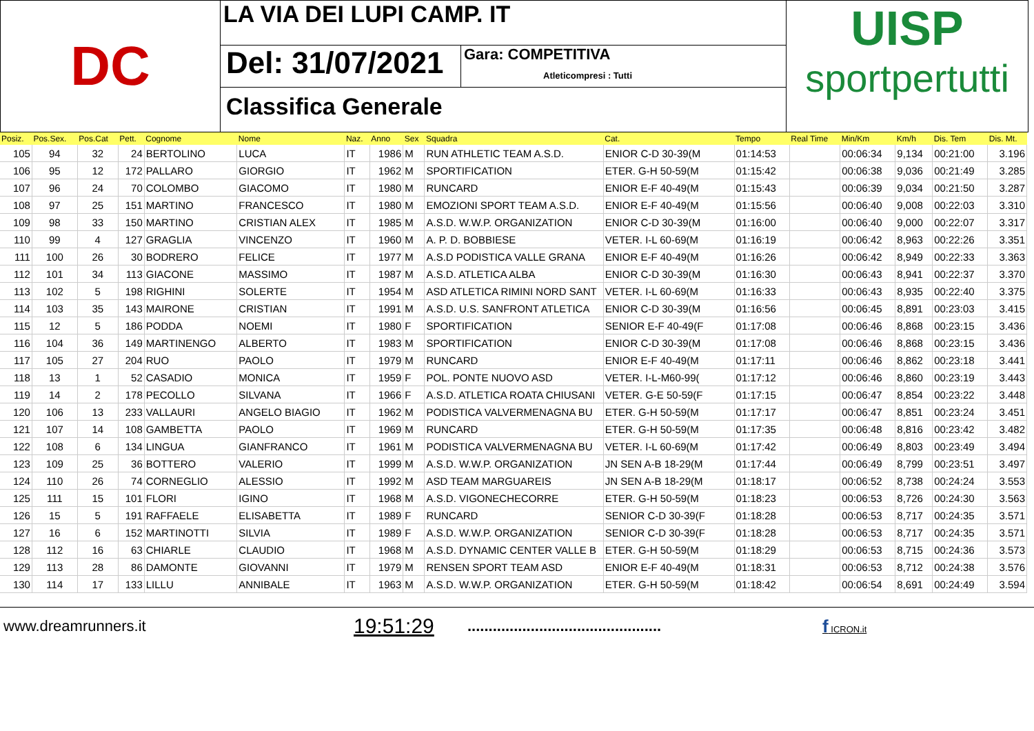DC
LA VIA DEI LUPI CAMP. IT
Del: 31/07/2021
Gara: COMPETITIVA
Atleticompresi : Tutti
Classifica Generale
UISP
sportpertutti
| Posiz. | Pos.Sex. | Pos.Cat | Pett. | Cognome | Nome | Naz. | Anno | Sex | Squadra | Cat. | Tempo | Real Time | Min/Km | Km/h | Dis. Tem | Dis. Mt. |
| --- | --- | --- | --- | --- | --- | --- | --- | --- | --- | --- | --- | --- | --- | --- | --- | --- |
| 105 | 94 | 32 | 24 | BERTOLINO | LUCA | IT | 1986 | M | RUN ATHLETIC TEAM A.S.D. | ENIOR C-D 30-39(M | 01:14:53 | | 00:06:34 | 9,134 | 00:21:00 | 3.196 |
| 106 | 95 | 12 | 172 | PALLARO | GIORGIO | IT | 1962 | M | SPORTIFICATION | ETER. G-H 50-59(M | 01:15:42 | | 00:06:38 | 9,036 | 00:21:49 | 3.285 |
| 107 | 96 | 24 | 70 | COLOMBO | GIACOMO | IT | 1980 | M | RUNCARD | ENIOR E-F 40-49(M | 01:15:43 | | 00:06:39 | 9,034 | 00:21:50 | 3.287 |
| 108 | 97 | 25 | 151 | MARTINO | FRANCESCO | IT | 1980 | M | EMOZIONI SPORT TEAM A.S.D. | ENIOR E-F 40-49(M | 01:15:56 | | 00:06:40 | 9,008 | 00:22:03 | 3.310 |
| 109 | 98 | 33 | 150 | MARTINO | CRISTIAN ALEX | IT | 1985 | M | A.S.D. W.W.P. ORGANIZATION | ENIOR C-D 30-39(M | 01:16:00 | | 00:06:40 | 9,000 | 00:22:07 | 3.317 |
| 110 | 99 | 4 | 127 | GRAGLIA | VINCENZO | IT | 1960 | M | A. P. D. BOBBIESE | VETER. I-L 60-69(M | 01:16:19 | | 00:06:42 | 8,963 | 00:22:26 | 3.351 |
| 111 | 100 | 26 | 30 | BODRERO | FELICE | IT | 1977 | M | A.S.D PODISTICA VALLE GRANA | ENIOR E-F 40-49(M | 01:16:26 | | 00:06:42 | 8,949 | 00:22:33 | 3.363 |
| 112 | 101 | 34 | 113 | GIACONE | MASSIMO | IT | 1987 | M | A.S.D. ATLETICA ALBA | ENIOR C-D 30-39(M | 01:16:30 | | 00:06:43 | 8,941 | 00:22:37 | 3.370 |
| 113 | 102 | 5 | 198 | RIGHINI | SOLERTE | IT | 1954 | M | ASD ATLETICA RIMINI NORD SANT | VETER. I-L 60-69(M | 01:16:33 | | 00:06:43 | 8,935 | 00:22:40 | 3.375 |
| 114 | 103 | 35 | 143 | MAIRONE | CRISTIAN | IT | 1991 | M | A.S.D. U.S. SANFRONT ATLETICA | ENIOR C-D 30-39(M | 01:16:56 | | 00:06:45 | 8,891 | 00:23:03 | 3.415 |
| 115 | 12 | 5 | 186 | PODDA | NOEMI | IT | 1980 | F | SPORTIFICATION | SENIOR E-F 40-49(F | 01:17:08 | | 00:06:46 | 8,868 | 00:23:15 | 3.436 |
| 116 | 104 | 36 | 149 | MARTINENGO | ALBERTO | IT | 1983 | M | SPORTIFICATION | ENIOR C-D 30-39(M | 01:17:08 | | 00:06:46 | 8,868 | 00:23:15 | 3.436 |
| 117 | 105 | 27 | 204 | RUO | PAOLO | IT | 1979 | M | RUNCARD | ENIOR E-F 40-49(M | 01:17:11 | | 00:06:46 | 8,862 | 00:23:18 | 3.441 |
| 118 | 13 | 1 | 52 | CASADIO | MONICA | IT | 1959 | F | POL. PONTE NUOVO ASD | VETER. I-L-M60-99( | 01:17:12 | | 00:06:46 | 8,860 | 00:23:19 | 3.443 |
| 119 | 14 | 2 | 178 | PECOLLO | SILVANA | IT | 1966 | F | A.S.D. ATLETICA ROATA CHIUSANI | VETER. G-E 50-59(F | 01:17:15 | | 00:06:47 | 8,854 | 00:23:22 | 3.448 |
| 120 | 106 | 13 | 233 | VALLAURI | ANGELO BIAGIO | IT | 1962 | M | PODISTICA VALVERMENAGNA BU | ETER. G-H 50-59(M | 01:17:17 | | 00:06:47 | 8,851 | 00:23:24 | 3.451 |
| 121 | 107 | 14 | 108 | GAMBETTA | PAOLO | IT | 1969 | M | RUNCARD | ETER. G-H 50-59(M | 01:17:35 | | 00:06:48 | 8,816 | 00:23:42 | 3.482 |
| 122 | 108 | 6 | 134 | LINGUA | GIANFRANCO | IT | 1961 | M | PODISTICA VALVERMENAGNA BU | VETER. I-L 60-69(M | 01:17:42 | | 00:06:49 | 8,803 | 00:23:49 | 3.494 |
| 123 | 109 | 25 | 36 | BOTTERO | VALERIO | IT | 1999 | M | A.S.D. W.W.P. ORGANIZATION | JN SEN A-B 18-29(M | 01:17:44 | | 00:06:49 | 8,799 | 00:23:51 | 3.497 |
| 124 | 110 | 26 | 74 | CORNEGLIO | ALESSIO | IT | 1992 | M | ASD TEAM MARGUAREIS | JN SEN A-B 18-29(M | 01:18:17 | | 00:06:52 | 8,738 | 00:24:24 | 3.553 |
| 125 | 111 | 15 | 101 | FLORI | IGINO | IT | 1968 | M | A.S.D. VIGONECHECORRE | ETER. G-H 50-59(M | 01:18:23 | | 00:06:53 | 8,726 | 00:24:30 | 3.563 |
| 126 | 15 | 5 | 191 | RAFFAELE | ELISABETTA | IT | 1989 | F | RUNCARD | SENIOR C-D 30-39(F | 01:18:28 | | 00:06:53 | 8,717 | 00:24:35 | 3.571 |
| 127 | 16 | 6 | 152 | MARTINOTTI | SILVIA | IT | 1989 | F | A.S.D. W.W.P. ORGANIZATION | SENIOR C-D 30-39(F | 01:18:28 | | 00:06:53 | 8,717 | 00:24:35 | 3.571 |
| 128 | 112 | 16 | 63 | CHIARLE | CLAUDIO | IT | 1968 | M | A.S.D. DYNAMIC CENTER VALLE B | ETER. G-H 50-59(M | 01:18:29 | | 00:06:53 | 8,715 | 00:24:36 | 3.573 |
| 129 | 113 | 28 | 86 | DAMONTE | GIOVANNI | IT | 1979 | M | RENSEN SPORT TEAM ASD | ENIOR E-F 40-49(M | 01:18:31 | | 00:06:53 | 8,712 | 00:24:38 | 3.576 |
| 130 | 114 | 17 | 133 | LILLU | ANNIBALE | IT | 1963 | M | A.S.D. W.W.P. ORGANIZATION | ETER. G-H 50-59(M | 01:18:42 | | 00:06:54 | 8,691 | 00:24:49 | 3.594 |
www.dreamrunners.it 19:51:29.............................................. f ICRON.it